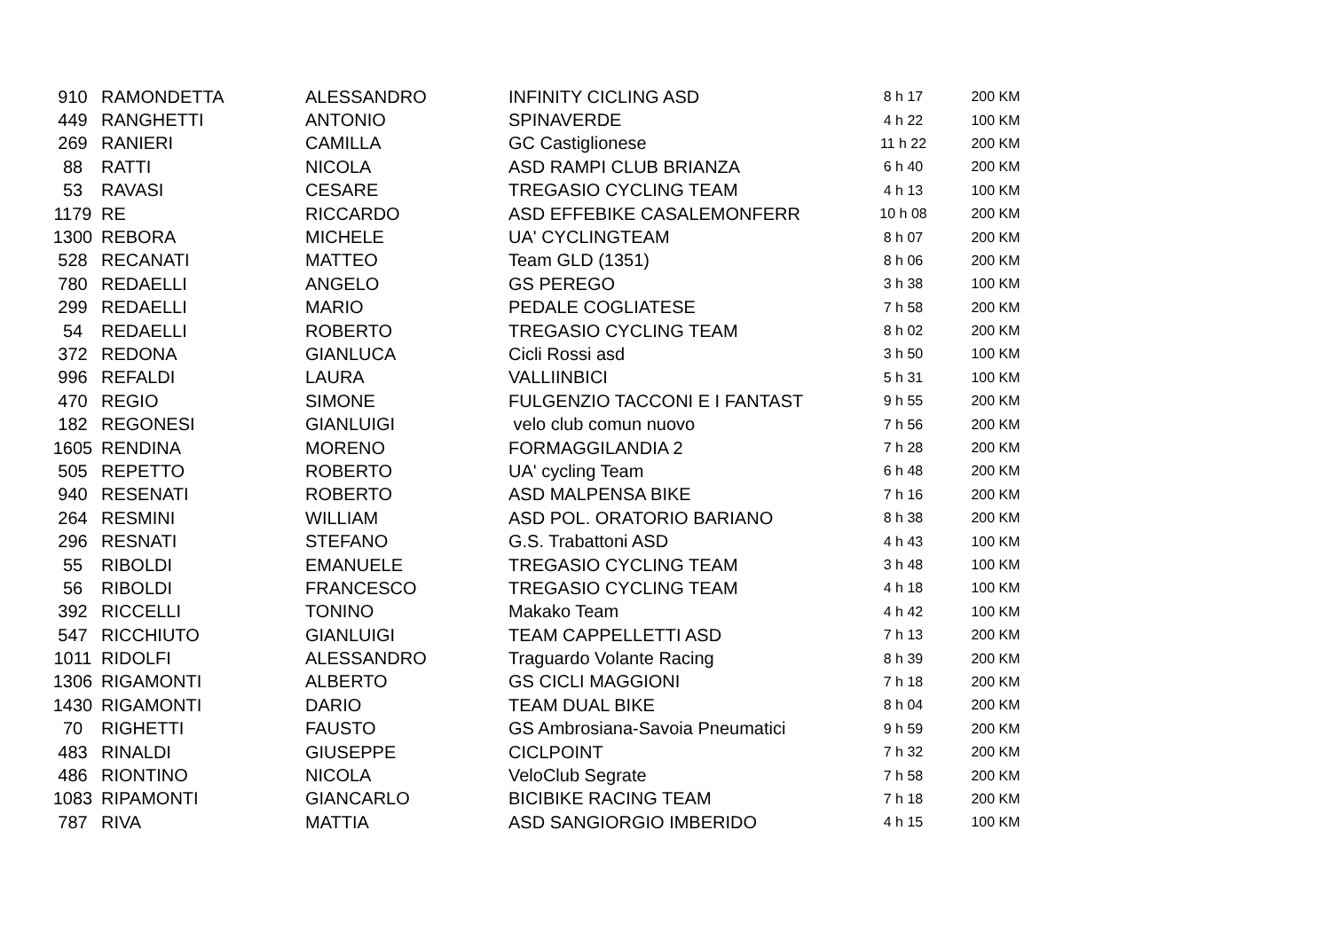| 910 | RAMONDETTA | ALESSANDRO | INFINITY CICLING ASD | 8 h 17 | 200 KM |
| 449 | RANGHETTI | ANTONIO | SPINAVERDE | 4 h 22 | 100 KM |
| 269 | RANIERI | CAMILLA | GC Castiglionese | 11 h 22 | 200 KM |
| 88 | RATTI | NICOLA | ASD RAMPI CLUB BRIANZA | 6 h 40 | 200 KM |
| 53 | RAVASI | CESARE | TREGASIO CYCLING TEAM | 4 h 13 | 100 KM |
| 1179 | RE | RICCARDO | ASD EFFEBIKE CASALEMONFERR | 10 h 08 | 200 KM |
| 1300 | REBORA | MICHELE | UA' CYCLINGTEAM | 8 h 07 | 200 KM |
| 528 | RECANATI | MATTEO | Team GLD (1351) | 8 h 06 | 200 KM |
| 780 | REDAELLI | ANGELO | GS PEREGO | 3 h 38 | 100 KM |
| 299 | REDAELLI | MARIO | PEDALE COGLIATESE | 7 h 58 | 200 KM |
| 54 | REDAELLI | ROBERTO | TREGASIO CYCLING TEAM | 8 h 02 | 200 KM |
| 372 | REDONA | GIANLUCA | Cicli Rossi asd | 3 h 50 | 100 KM |
| 996 | REFALDI | LAURA | VALLIINBICI | 5 h 31 | 100 KM |
| 470 | REGIO | SIMONE | FULGENZIO TACCONI E I FANTAST | 9 h 55 | 200 KM |
| 182 | REGONESI | GIANLUIGI | velo club comun nuovo | 7 h 56 | 200 KM |
| 1605 | RENDINA | MORENO | FORMAGGILANDIA 2 | 7 h 28 | 200 KM |
| 505 | REPETTO | ROBERTO | UA' cycling Team | 6 h 48 | 200 KM |
| 940 | RESENATI | ROBERTO | ASD MALPENSA BIKE | 7 h 16 | 200 KM |
| 264 | RESMINI | WILLIAM | ASD POL. ORATORIO BARIANO | 8 h 38 | 200 KM |
| 296 | RESNATI | STEFANO | G.S. Trabattoni ASD | 4 h 43 | 100 KM |
| 55 | RIBOLDI | EMANUELE | TREGASIO CYCLING TEAM | 3 h 48 | 100 KM |
| 56 | RIBOLDI | FRANCESCO | TREGASIO CYCLING TEAM | 4 h 18 | 100 KM |
| 392 | RICCELLI | TONINO | Makako Team | 4 h 42 | 100 KM |
| 547 | RICCHIUTO | GIANLUIGI | TEAM CAPPELLETTI ASD | 7 h 13 | 200 KM |
| 1011 | RIDOLFI | ALESSANDRO | Traguardo Volante Racing | 8 h 39 | 200 KM |
| 1306 | RIGAMONTI | ALBERTO | GS CICLI MAGGIONI | 7 h 18 | 200 KM |
| 1430 | RIGAMONTI | DARIO | TEAM DUAL BIKE | 8 h 04 | 200 KM |
| 70 | RIGHETTI | FAUSTO | GS Ambrosiana-Savoia Pneumatici | 9 h 59 | 200 KM |
| 483 | RINALDI | GIUSEPPE | CICLPOINT | 7 h 32 | 200 KM |
| 486 | RIONTINO | NICOLA | VeloClub Segrate | 7 h 58 | 200 KM |
| 1083 | RIPAMONTI | GIANCARLO | BICIBIKE RACING TEAM | 7 h 18 | 200 KM |
| 787 | RIVA | MATTIA | ASD SANGIORGIO IMBERIDO | 4 h 15 | 100 KM |